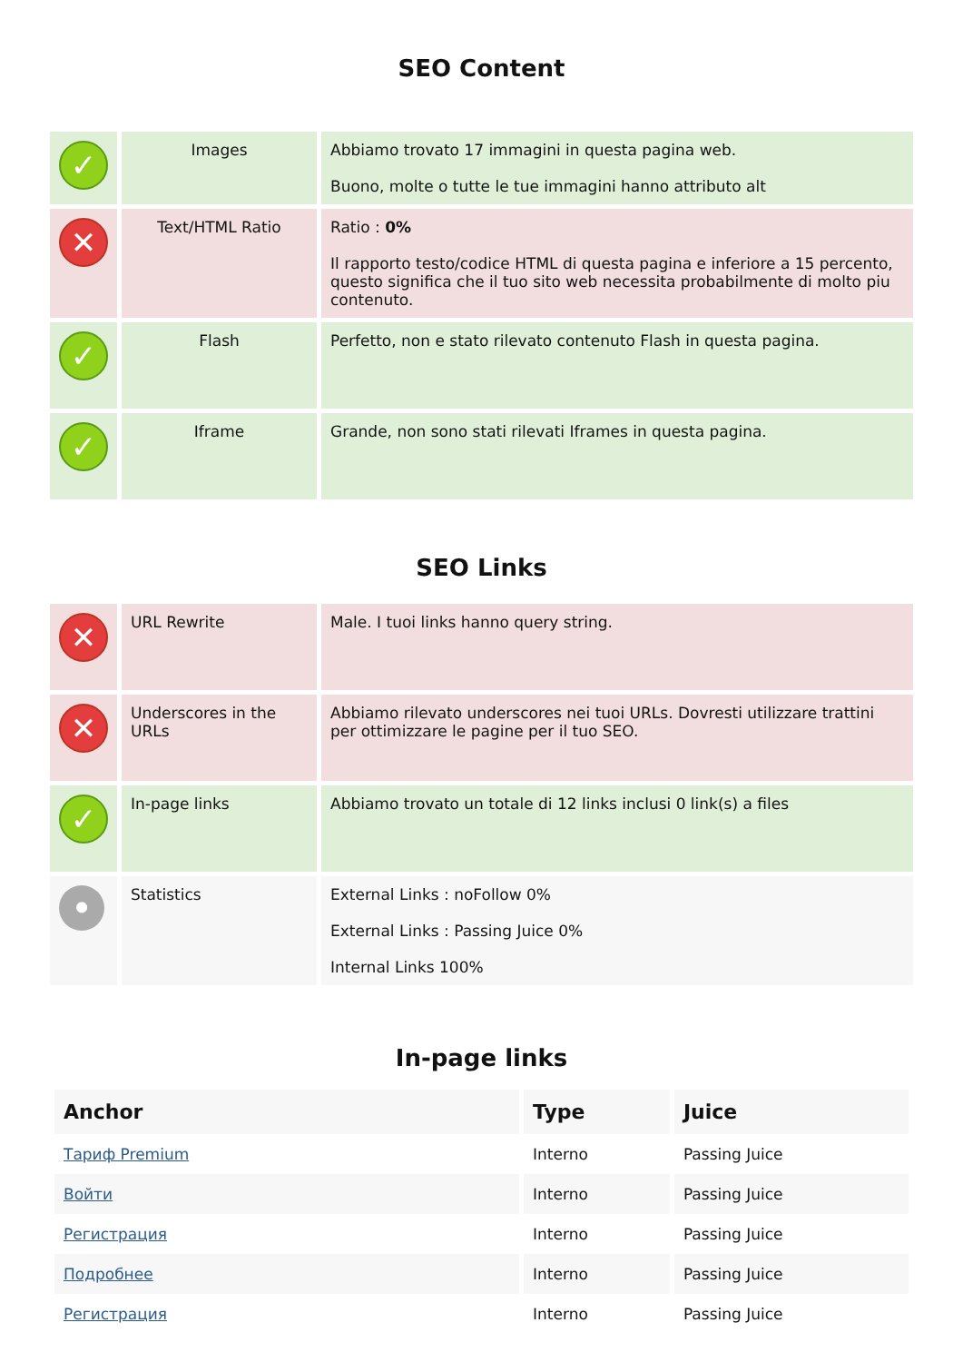SEO Content
| ✓ | Images | Abbiamo trovato 17 immagini in questa pagina web. Buono, molte o tutte le tue immagini hanno attributo alt |
| ✕ | Text/HTML Ratio | Ratio : 0% Il rapporto testo/codice HTML di questa pagina e inferiore a 15 percento, questo significa che il tuo sito web necessita probabilmente di molto piu contenuto. |
| ✓ | Flash | Perfetto, non e stato rilevato contenuto Flash in questa pagina. |
| ✓ | Iframe | Grande, non sono stati rilevati Iframes in questa pagina. |
SEO Links
| ✕ | URL Rewrite | Male. I tuoi links hanno query string. |
| ✕ | Underscores in the URLs | Abbiamo rilevato underscores nei tuoi URLs. Dovresti utilizzare trattini per ottimizzare le pagine per il tuo SEO. |
| ✓ | In-page links | Abbiamo trovato un totale di 12 links inclusi 0 link(s) a files |
| • | Statistics | External Links : noFollow 0% External Links : Passing Juice 0% Internal Links 100% |
In-page links
| Anchor | Type | Juice |
| --- | --- | --- |
| Тариф Premium | Interno | Passing Juice |
| Войти | Interno | Passing Juice |
| Регистрация | Interno | Passing Juice |
| Подробнее | Interno | Passing Juice |
| Регистрация | Interno | Passing Juice |